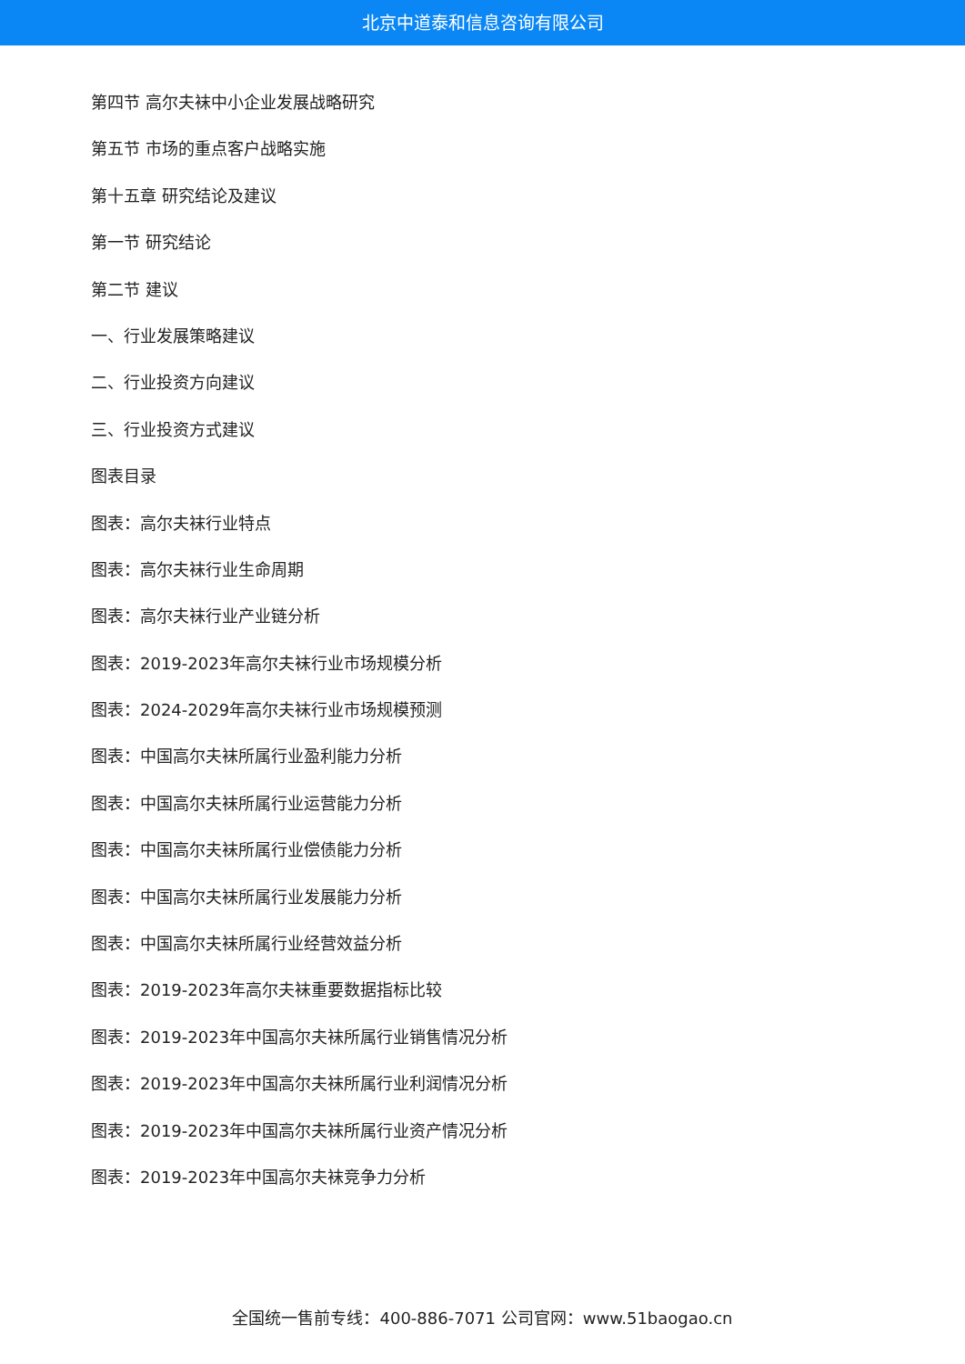北京中道泰和信息咨询有限公司
第四节 高尔夫袜中小企业发展战略研究
第五节 市场的重点客户战略实施
第十五章 研究结论及建议
第一节 研究结论
第二节 建议
一、行业发展策略建议
二、行业投资方向建议
三、行业投资方式建议
图表目录
图表：高尔夫袜行业特点
图表：高尔夫袜行业生命周期
图表：高尔夫袜行业产业链分析
图表：2019-2023年高尔夫袜行业市场规模分析
图表：2024-2029年高尔夫袜行业市场规模预测
图表：中国高尔夫袜所属行业盈利能力分析
图表：中国高尔夫袜所属行业运营能力分析
图表：中国高尔夫袜所属行业偿债能力分析
图表：中国高尔夫袜所属行业发展能力分析
图表：中国高尔夫袜所属行业经营效益分析
图表：2019-2023年高尔夫袜重要数据指标比较
图表：2019-2023年中国高尔夫袜所属行业销售情况分析
图表：2019-2023年中国高尔夫袜所属行业利润情况分析
图表：2019-2023年中国高尔夫袜所属行业资产情况分析
图表：2019-2023年中国高尔夫袜竞争力分析
全国统一售前专线：400-886-7071 公司官网：www.51baogao.cn